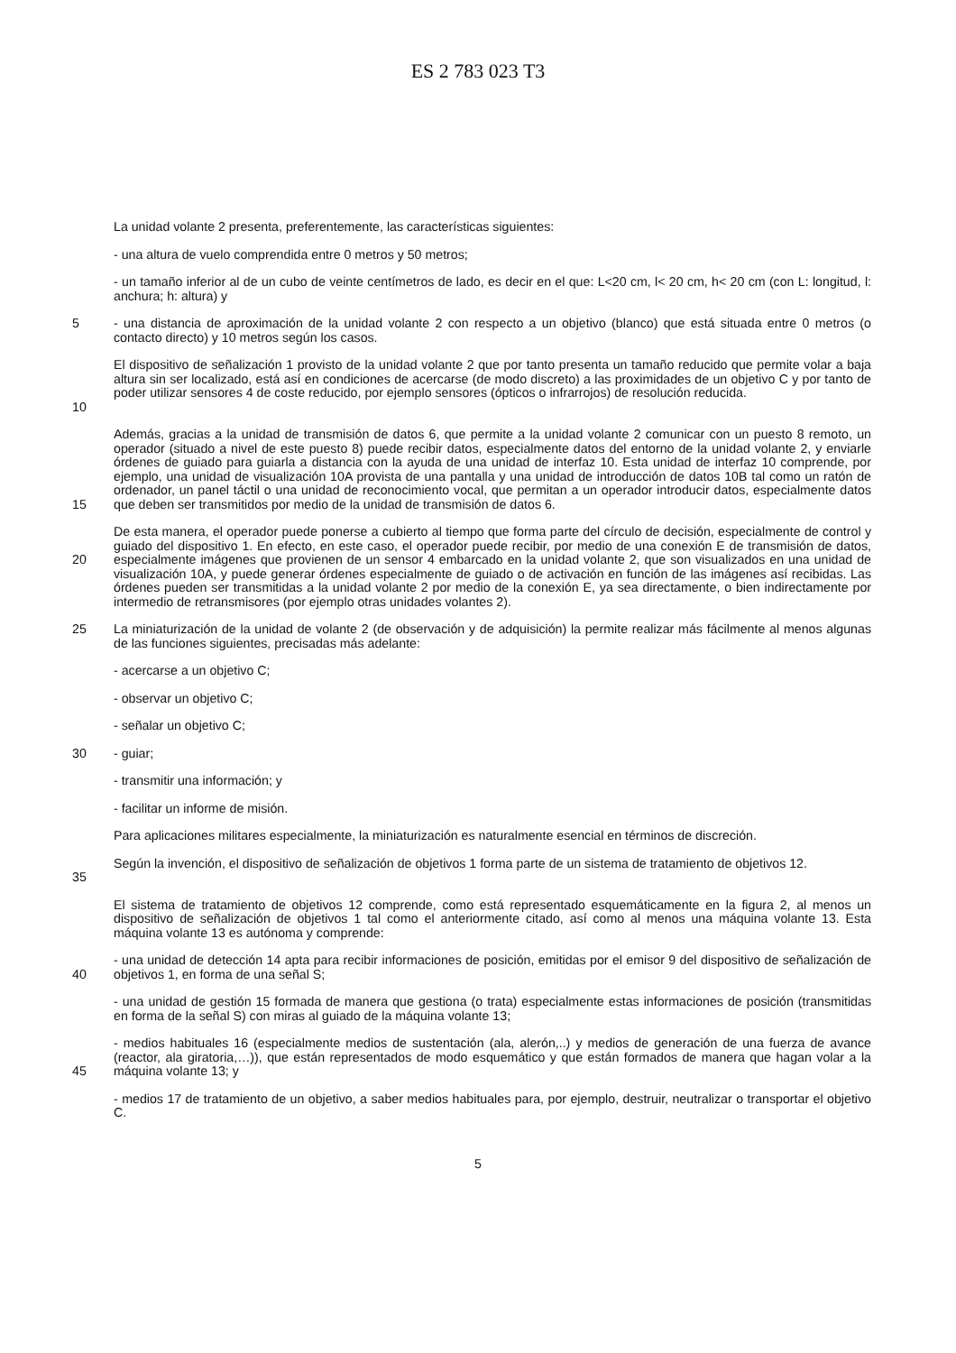ES 2 783 023 T3
La unidad volante 2 presenta, preferentemente, las características siguientes:
- una altura de vuelo comprendida entre 0 metros y 50 metros;
- un tamaño inferior al de un cubo de veinte centímetros de lado, es decir en el que: L<20 cm, l< 20 cm, h< 20 cm (con L: longitud, l: anchura; h: altura) y
5 - una distancia de aproximación de la unidad volante 2 con respecto a un objetivo (blanco) que está situada entre 0 metros (o contacto directo) y 10 metros según los casos.
10 El dispositivo de señalización 1 provisto de la unidad volante 2 que por tanto presenta un tamaño reducido que permite volar a baja altura sin ser localizado, está así en condiciones de acercarse (de modo discreto) a las proximidades de un objetivo C y por tanto de poder utilizar sensores 4 de coste reducido, por ejemplo sensores (ópticos o infrarrojos) de resolución reducida.
15 Además, gracias a la unidad de transmisión de datos 6, que permite a la unidad volante 2 comunicar con un puesto 8 remoto, un operador (situado a nivel de este puesto 8) puede recibir datos, especialmente datos del entorno de la unidad volante 2, y enviarle órdenes de guiado para guiarla a distancia con la ayuda de una unidad de interfaz 10. Esta unidad de interfaz 10 comprende, por ejemplo, una unidad de visualización 10A provista de una pantalla y una unidad de introducción de datos 10B tal como un ratón de ordenador, un panel táctil o una unidad de reconocimiento vocal, que permitan a un operador introducir datos, especialmente datos que deben ser transmitidos por medio de la unidad de transmisión de datos 6.
20 De esta manera, el operador puede ponerse a cubierto al tiempo que forma parte del círculo de decisión, especialmente de control y guiado del dispositivo 1. En efecto, en este caso, el operador puede recibir, por medio de una conexión E de transmisión de datos, especialmente imágenes que provienen de un sensor 4 embarcado en la unidad volante 2, que son visualizados en una unidad de visualización 10A, y puede generar órdenes especialmente de guiado o de activación en función de las imágenes así recibidas. Las órdenes pueden ser transmitidas a la unidad volante 2 por medio de la conexión E, ya sea directamente, o bien indirectamente por intermedio de retransmisores (por ejemplo otras unidades volantes 2).
25 La miniaturización de la unidad de volante 2 (de observación y de adquisición) la permite realizar más fácilmente al menos algunas de las funciones siguientes, precisadas más adelante:
- acercarse a un objetivo C;
- observar un objetivo C;
- señalar un objetivo C;
30 - guiar;
- transmitir una información; y
- facilitar un informe de misión.
Para aplicaciones militares especialmente, la miniaturización es naturalmente esencial en términos de discreción.
35 Según la invención, el dispositivo de señalización de objetivos 1 forma parte de un sistema de tratamiento de objetivos 12.
El sistema de tratamiento de objetivos 12 comprende, como está representado esquemáticamente en la figura 2, al menos un dispositivo de señalización de objetivos 1 tal como el anteriormente citado, así como al menos una máquina volante 13. Esta máquina volante 13 es autónoma y comprende:
40 - una unidad de detección 14 apta para recibir informaciones de posición, emitidas por el emisor 9 del dispositivo de señalización de objetivos 1, en forma de una señal S;
- una unidad de gestión 15 formada de manera que gestiona (o trata) especialmente estas informaciones de posición (transmitidas en forma de la señal S) con miras al guiado de la máquina volante 13;
45 - medios habituales 16 (especialmente medios de sustentación (ala, alerón,..) y medios de generación de una fuerza de avance (reactor, ala giratoria,…)), que están representados de modo esquemático y que están formados de manera que hagan volar a la máquina volante 13; y
- medios 17 de tratamiento de un objetivo, a saber medios habituales para, por ejemplo, destruir, neutralizar o transportar el objetivo C.
5